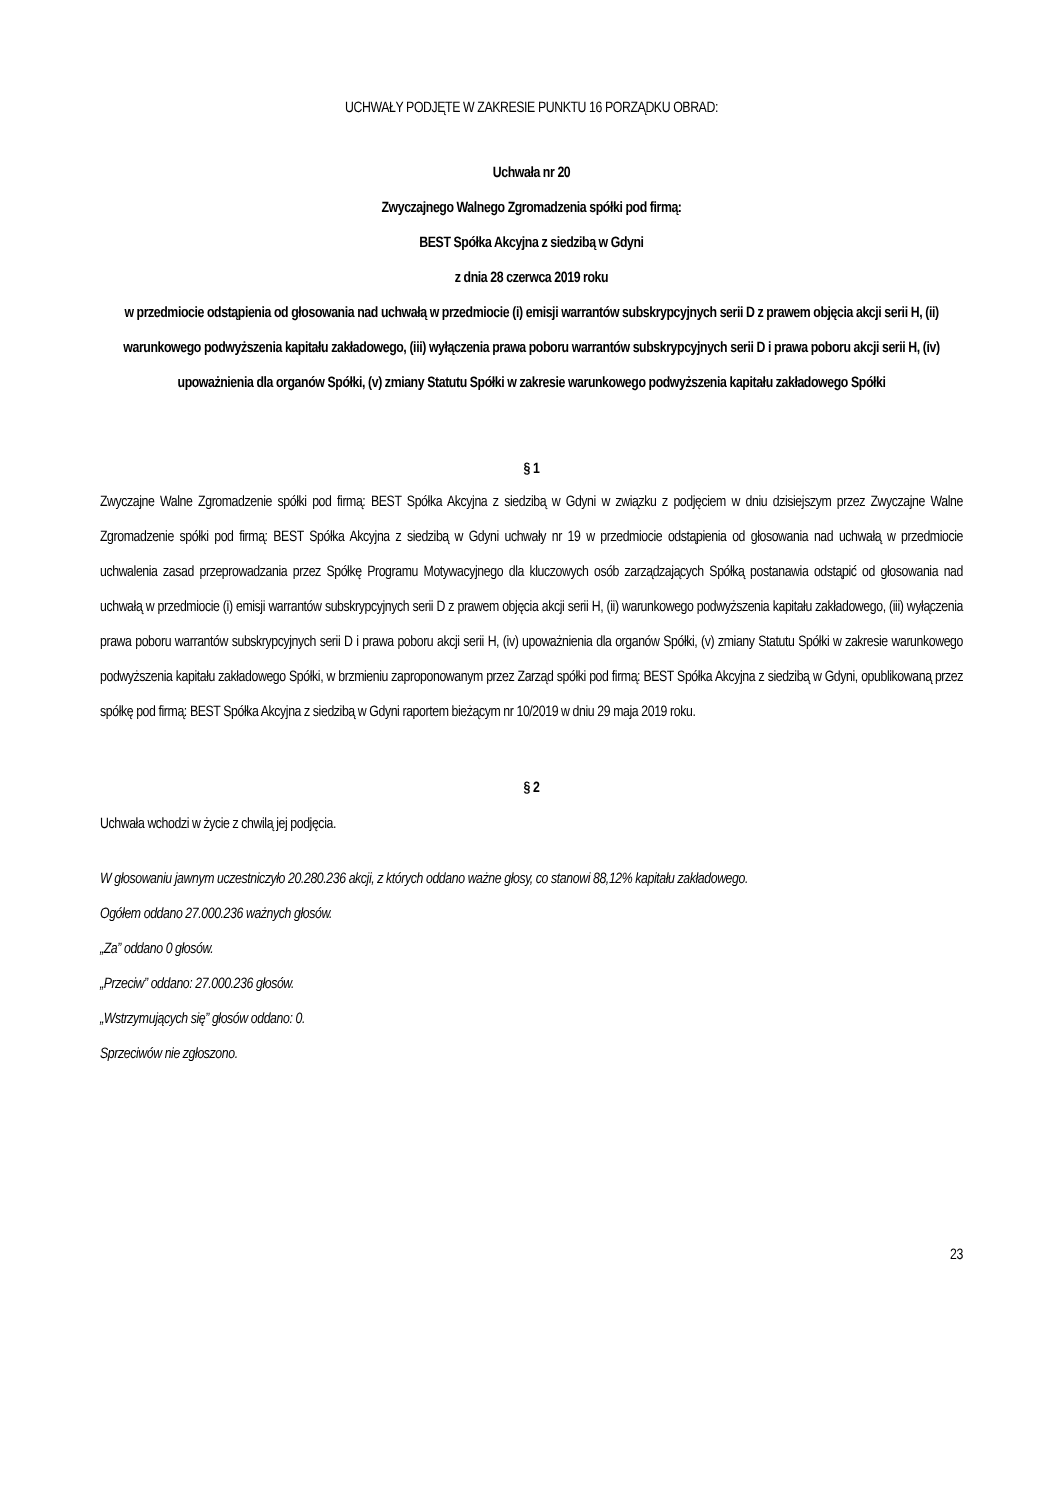UCHWAŁY PODJĘTE W ZAKRESIE PUNKTU 16 PORZĄDKU OBRAD:
Uchwała nr 20
Zwyczajnego Walnego Zgromadzenia spółki pod firmą:
BEST Spółka Akcyjna z siedzibą w Gdyni
z dnia 28 czerwca 2019 roku
w przedmiocie odstąpienia od głosowania nad uchwałą w przedmiocie (i) emisji warrantów subskrypcyjnych serii D z prawem objęcia akcji serii H, (ii) warunkowego podwyższenia kapitału zakładowego, (iii) wyłączenia prawa poboru warrantów subskrypcyjnych serii D i prawa poboru akcji serii H, (iv) upoważnienia dla organów Spółki, (v) zmiany Statutu Spółki w zakresie warunkowego podwyższenia kapitału zakładowego Spółki
§ 1
Zwyczajne Walne Zgromadzenie spółki pod firmą: BEST Spółka Akcyjna z siedzibą w Gdyni w związku z podjęciem w dniu dzisiejszym przez Zwyczajne Walne Zgromadzenie spółki pod firmą: BEST Spółka Akcyjna z siedzibą w Gdyni uchwały nr 19 w przedmiocie odstąpienia od głosowania nad uchwałą w przedmiocie uchwalenia zasad przeprowadzania przez Spółkę Programu Motywacyjnego dla kluczowych osób zarządzających Spółką postanawia odstąpić od głosowania nad uchwałą w przedmiocie (i) emisji warrantów subskrypcyjnych serii D z prawem objęcia akcji serii H, (ii) warunkowego podwyższenia kapitału zakładowego, (iii) wyłączenia prawa poboru warrantów subskrypcyjnych serii D i prawa poboru akcji serii H, (iv) upoważnienia dla organów Spółki, (v) zmiany Statutu Spółki w zakresie warunkowego podwyższenia kapitału zakładowego Spółki, w brzmieniu zaproponowanym przez Zarząd spółki pod firmą: BEST Spółka Akcyjna z siedzibą w Gdyni, opublikowaną przez spółkę pod firmą: BEST Spółka Akcyjna z siedzibą w Gdyni raportem bieżącym nr 10/2019 w dniu 29 maja 2019 roku.
§ 2
Uchwała wchodzi w życie z chwilą jej podjęcia.
W głosowaniu jawnym uczestniczyło 20.280.236 akcji, z których oddano ważne głosy, co stanowi 88,12% kapitału zakładowego.
Ogółem oddano 27.000.236 ważnych głosów.
„Za” oddano 0 głosów.
„Przeciw” oddano: 27.000.236 głosów.
„Wstrzymujących się” głosów oddano: 0.
Sprzeciwów nie zgłoszono.
23